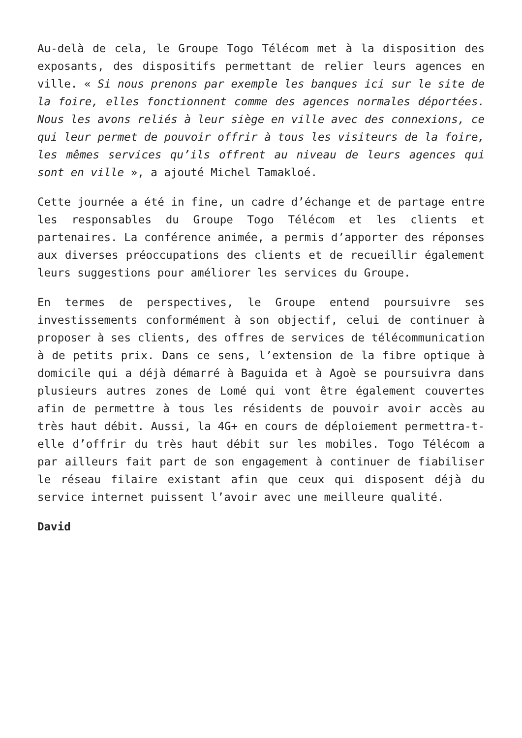Au-delà de cela, le Groupe Togo Télécom met à la disposition des exposants, des dispositifs permettant de relier leurs agences en ville. « Si nous prenons par exemple les banques ici sur le site de la foire, elles fonctionnent comme des agences normales déportées. Nous les avons reliés à leur siège en ville avec des connexions, ce qui leur permet de pouvoir offrir à tous les visiteurs de la foire, les mêmes services qu’ils offrent au niveau de leurs agences qui sont en ville », a ajouté Michel Tamakloé.
Cette journée a été in fine, un cadre d’échange et de partage entre les responsables du Groupe Togo Télécom et les clients et partenaires. La conférence animée, a permis d’apporter des réponses aux diverses préoccupations des clients et de recueillir également leurs suggestions pour améliorer les services du Groupe.
En termes de perspectives, le Groupe entend poursuivre ses investissements conformément à son objectif, celui de continuer à proposer à ses clients, des offres de services de télécommunication à de petits prix. Dans ce sens, l’extension de la fibre optique à domicile qui a déjà démarré à Baguida et à Agoè se poursuivra dans plusieurs autres zones de Lomé qui vont être également couvertes afin de permettre à tous les résidents de pouvoir avoir accès au très haut débit. Aussi, la 4G+ en cours de déploiement permettra-t-elle d’offrir du très haut débit sur les mobiles. Togo Télécom a par ailleurs fait part de son engagement à continuer de fiabiliser le réseau filaire existant afin que ceux qui disposent déjà du service internet puissent l’avoir avec une meilleure qualité.
David